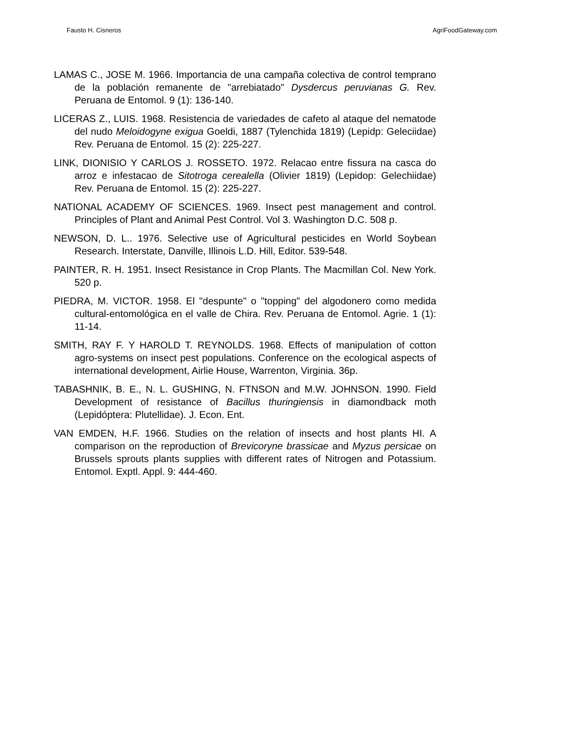Fausto H. Cisneros AgriFoodGateway.com
LAMAS C., JOSE M. 1966. Importancia de una campaña colectiva de control temprano de la población remanente de "arrebiatado" Dysdercus peruvianas G. Rev. Peruana de Entomol. 9 (1): 136-140.
LICERAS Z., LUIS. 1968. Resistencia de variedades de cafeto al ataque del nematode del nudo Meloidogyne exigua Goeldi, 1887 (Tylenchida 1819) (Lepidp: Geleciidae) Rev. Peruana de Entomol. 15 (2): 225-227.
LINK, DIONISIO Y CARLOS J. ROSSETO. 1972. Relacao entre fissura na casca do arroz e infestacao de Sitotroga cerealella (Olivier 1819) (Lepidop: Gelechiidae) Rev. Peruana de Entomol. 15 (2): 225-227.
NATIONAL ACADEMY OF SCIENCES. 1969. Insect pest management and control. Principles of Plant and Animal Pest Control. Vol 3. Washington D.C. 508 p.
NEWSON, D. L.. 1976. Selective use of Agricultural pesticides en World Soybean Research. Interstate, Danville, Illinois L.D. Hill, Editor. 539-548.
PAINTER, R. H. 1951. Insect Resistance in Crop Plants. The Macmillan Col. New York. 520 p.
PIEDRA, M. VICTOR. 1958. El "despunte" o "topping" del algodonero como medida cultural-entomológica en el valle de Chira. Rev. Peruana de Entomol. Agrie. 1 (1): 11-14.
SMITH, RAY F. Y HAROLD T. REYNOLDS. 1968. Effects of manipulation of cotton agro-systems on insect pest populations. Conference on the ecological aspects of international development, Airlie House, Warrenton, Virginia. 36p.
TABASHNIK, B. E., N. L. GUSHING, N. FTNSON and M.W. JOHNSON. 1990. Field Development of resistance of Bacillus thuringiensis in diamondback moth (Lepidóptera: Plutellidae). J. Econ. Ent.
VAN EMDEN, H.F. 1966. Studies on the relation of insects and host plants HI. A comparison on the reproduction of Brevicoryne brassicae and Myzus persicae on Brussels sprouts plants supplies with different rates of Nitrogen and Potassium. Entomol. Exptl. Appl. 9: 444-460.